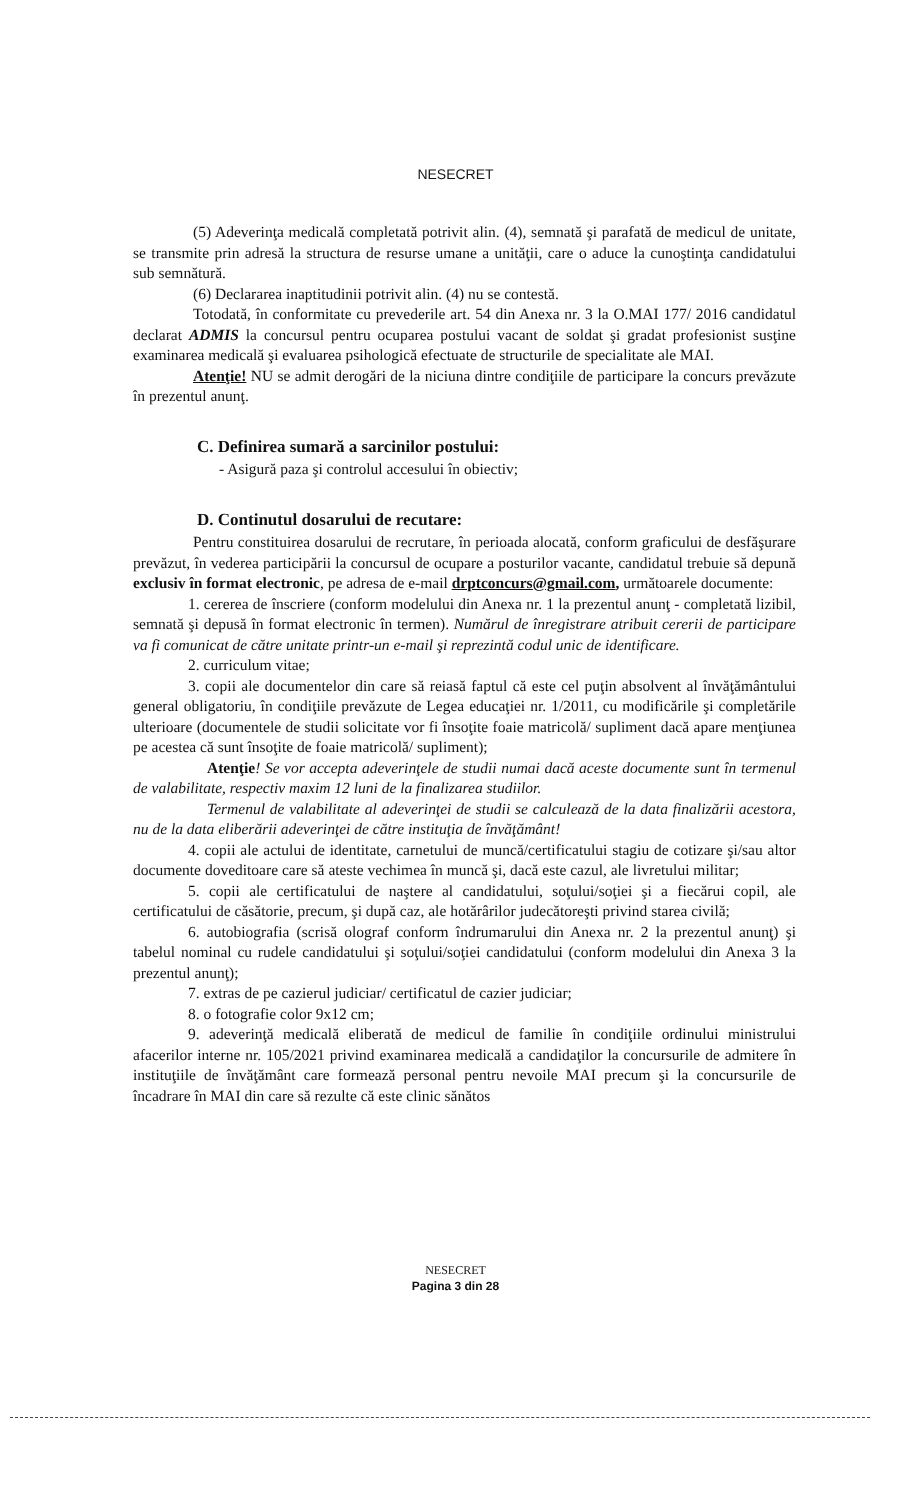NESECRET
(5) Adeverinţa medicală completată potrivit alin. (4), semnată şi parafată de medicul de unitate, se transmite prin adresă la structura de resurse umane a unităţii, care o aduce la cunoştinţa candidatului sub semnătură.
(6) Declararea inaptitudinii potrivit alin. (4) nu se contestă.
Totodată, în conformitate cu prevederile art. 54 din Anexa nr. 3 la O.MAI 177/ 2016 candidatul declarat ADMIS la concursul pentru ocuparea postului vacant de soldat şi gradat profesionist susţine examinarea medicală şi evaluarea psihologică efectuate de structurile de specialitate ale MAI.
Atenţie! NU se admit derogări de la niciuna dintre condiţiile de participare la concurs prevăzute în prezentul anunţ.
C. Definirea sumară a sarcinilor postului:
- Asigură paza şi controlul accesului în obiectiv;
D. Continutul dosarului de recutare:
Pentru constituirea dosarului de recrutare, în perioada alocată, conform graficului de desfăşurare prevăzut, în vederea participării la concursul de ocupare a posturilor vacante, candidatul trebuie să depună exclusiv în format electronic, pe adresa de e-mail drptconcurs@gmail.com, următoarele documente:
1. cererea de înscriere (conform modelului din Anexa nr. 1 la prezentul anunţ - completată lizibil, semnată şi depusă în format electronic în termen). Numărul de înregistrare atribuit cererii de participare va fi comunicat de către unitate printr-un e-mail şi reprezintă codul unic de identificare.
2. curriculum vitae;
3. copii ale documentelor din care să reiasă faptul că este cel puţin absolvent al învăţământului general obligatoriu, în condiţiile prevăzute de Legea educaţiei nr. 1/2011, cu modificările şi completările ulterioare (documentele de studii solicitate vor fi însoţite foaie matricolă/ supliment dacă apare menţiunea pe acestea că sunt însoţite de foaie matricolă/ supliment);
Atenţie! Se vor accepta adeverinţele de studii numai dacă aceste documente sunt în termenul de valabilitate, respectiv maxim 12 luni de la finalizarea studiilor.
Termenul de valabilitate al adeverinţei de studii se calculează de la data finalizării acestora, nu de la data eliberării adeverinţei de către instituţia de învăţământ!
4. copii ale actului de identitate, carnetului de muncă/certificatului stagiu de cotizare şi/sau altor documente doveditoare care să ateste vechimea în muncă şi, dacă este cazul, ale livretului militar;
5. copii ale certificatului de naştere al candidatului, soţului/soţiei şi a fiecărui copil, ale certificatului de căsătorie, precum, şi după caz, ale hotărârilor judecătoreşti privind starea civilă;
6. autobiografia (scrisă olograf conform îndrumarului din Anexa nr. 2 la prezentul anunţ) şi tabelul nominal cu rudele candidatului şi soţului/soţiei candidatului (conform modelului din Anexa 3 la prezentul anunţ);
7. extras de pe cazierul judiciar/ certificatul de cazier judiciar;
8. o fotografie color 9x12 cm;
9. adeverinţă medicală eliberată de medicul de familie în condiţiile ordinului ministrului afacerilor interne nr. 105/2021 privind examinarea medicală a candidaţilor la concursurile de admitere în instituţiile de învăţământ care formează personal pentru nevoile MAI precum şi la concursurile de încadrare în MAI din care să rezulte că este clinic sănătos
NESECRET
Pagina 3 din 28